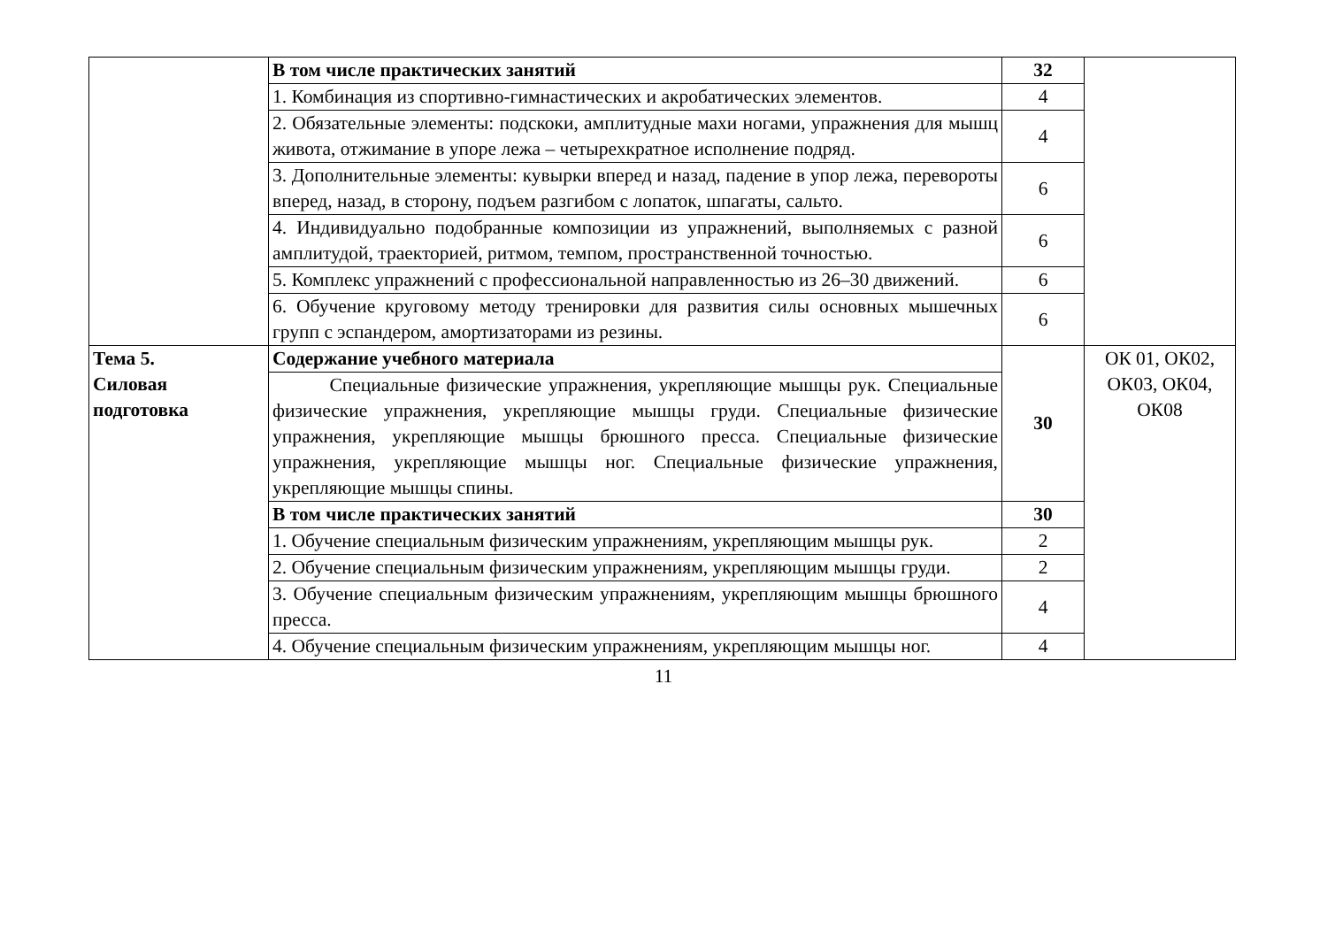| | В том числе практических занятий | 32 | |
| | 1. Комбинация из спортивно-гимнастических и акробатических элементов. | 4 | |
| | 2. Обязательные элементы: подскоки, амплитудные махи ногами, упражнения для мышц живота, отжимание в упоре лежа – четырехкратное исполнение подряд. | 4 | |
| | 3. Дополнительные элементы: кувырки вперед и назад, падение в упор лежа, перевороты вперед, назад, в сторону, подъем разгибом с лопаток, шпагаты, сальто. | 6 | |
| | 4. Индивидуально подобранные композиции из упражнений, выполняемых с разной амплитудой, траекторией, ритмом, темпом, пространственной точностью. | 6 | |
| | 5. Комплекс упражнений с профессиональной направленностью из 26–30 движений. | 6 | |
| | 6. Обучение круговому методу тренировки для развития силы основных мышечных групп с эспандером, амортизаторами из резины. | 6 | |
| Тема 5. Силовая подготовка | Содержание учебного материала | 30 | ОК 01, ОК02, ОК03, ОК04, ОК08 |
| | Специальные физические упражнения, укрепляющие мышцы рук. Специальные физические упражнения, укрепляющие мышцы груди. Специальные физические упражнения, укрепляющие мышцы брюшного пресса. Специальные физические упражнения, укрепляющие мышцы ног. Специальные физические упражнения, укрепляющие мышцы спины. | | |
| | В том числе практических занятий | 30 | |
| | 1. Обучение специальным физическим упражнениям, укрепляющим мышцы рук. | 2 | |
| | 2. Обучение специальным физическим упражнениям, укрепляющим мышцы груди. | 2 | |
| | 3. Обучение специальным физическим упражнениям, укрепляющим мышцы брюшного пресса. | 4 | |
| | 4. Обучение специальным физическим упражнениям, укрепляющим мышцы ног. | 4 | |
11